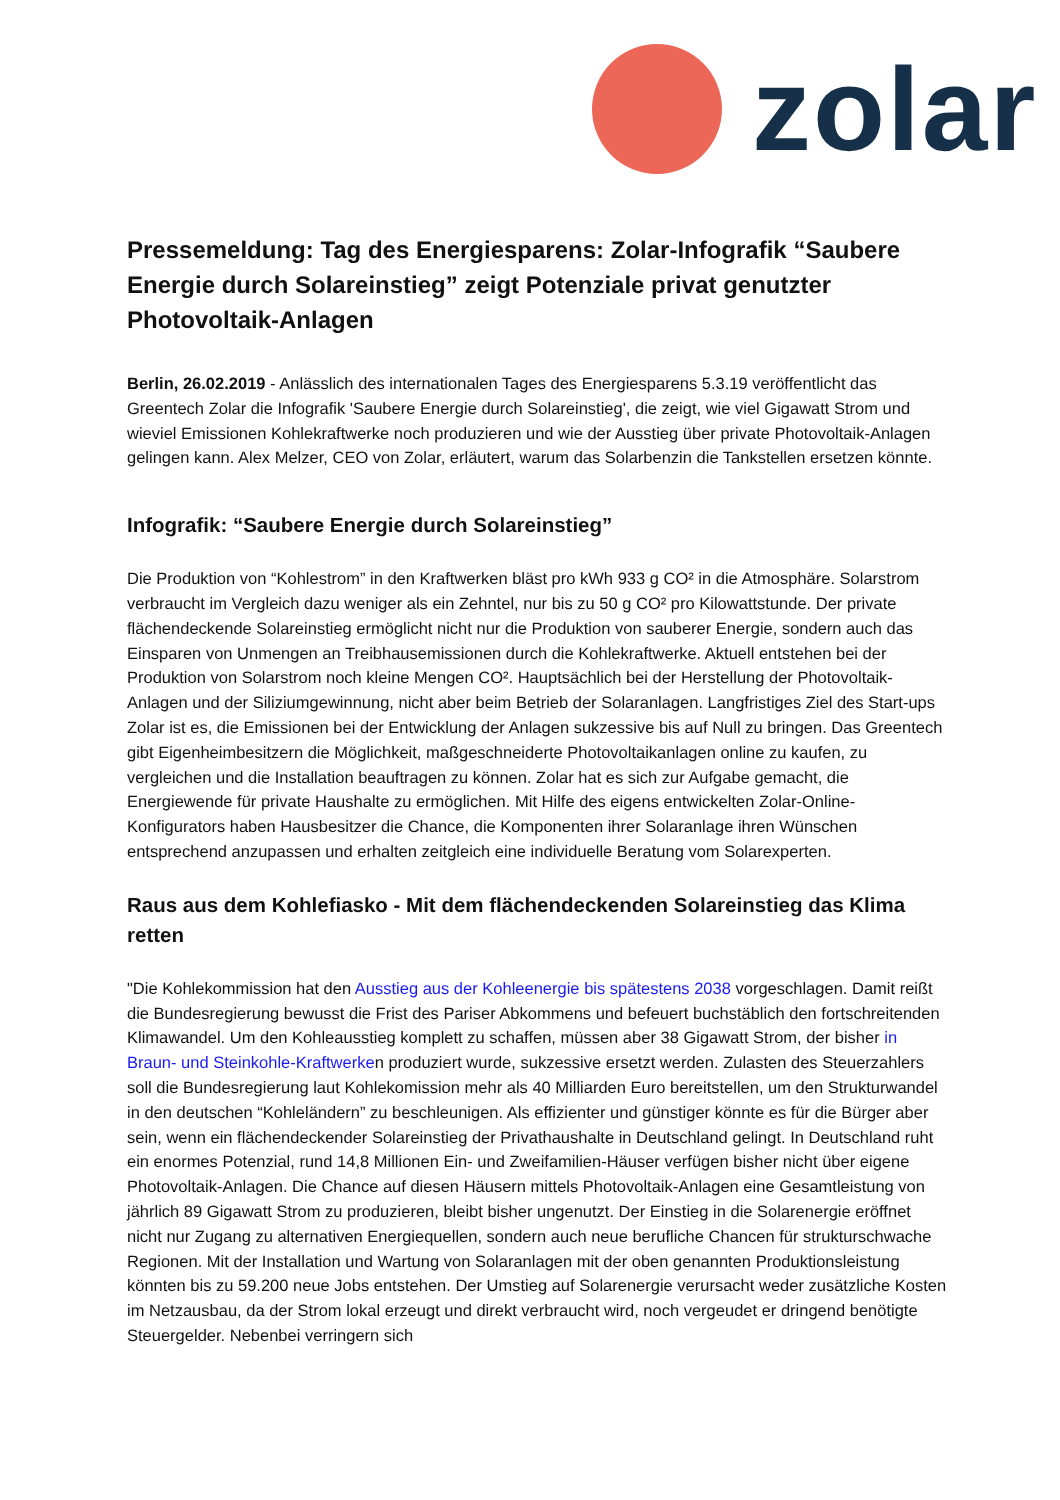zolar
Pressemeldung: Tag des Energiesparens: Zolar-Infografik “Saubere Energie durch Solareinstieg” zeigt Potenziale privat genutzter Photovoltaik-Anlagen
Berlin, 26.02.2019 - Anlässlich des internationalen Tages des Energiesparens 5.3.19 veröffentlicht das Greentech Zolar die Infografik 'Saubere Energie durch Solareinstieg', die zeigt, wie viel Gigawatt Strom und wieviel Emissionen Kohlekraftwerke noch produzieren und wie der Ausstieg über private Photovoltaik-Anlagen gelingen kann. Alex Melzer, CEO von Zolar, erläutert, warum das Solarbenzin die Tankstellen ersetzen könnte.
Infografik: “Saubere Energie durch Solareinstieg”
Die Produktion von “Kohlestrom” in den Kraftwerken bläst pro kWh 933 g CO² in die Atmosphäre. Solarstrom verbraucht im Vergleich dazu weniger als ein Zehntel, nur bis zu 50 g CO² pro Kilowattstunde. Der private flächendeckende Solareinstieg ermöglicht nicht nur die Produktion von sauberer Energie, sondern auch das Einsparen von Unmengen an Treibhausemissionen durch die Kohlekraftwerke. Aktuell entstehen bei der Produktion von Solarstrom noch kleine Mengen CO². Hauptsächlich bei der Herstellung der Photovoltaik-Anlagen und der Siliziumgewinnung, nicht aber beim Betrieb der Solaranlagen. Langfristiges Ziel des Start-ups Zolar ist es, die Emissionen bei der Entwicklung der Anlagen sukzessive bis auf Null zu bringen. Das Greentech gibt Eigenheimbesitzern die Möglichkeit, maßgeschneiderte Photovoltaikanlagen online zu kaufen, zu vergleichen und die Installation beauftragen zu können. Zolar hat es sich zur Aufgabe gemacht, die Energiewende für private Haushalte zu ermöglichen. Mit Hilfe des eigens entwickelten Zolar-Online-Konfigurators haben Hausbesitzer die Chance, die Komponenten ihrer Solaranlage ihren Wünschen entsprechend anzupassen und erhalten zeitgleich eine individuelle Beratung vom Solarexperten.
Raus aus dem Kohlefiasko - Mit dem flächendeckenden Solareinstieg das Klima retten
"Die Kohlekommission hat den Ausstieg aus der Kohleenergie bis spätestens 2038 vorgeschlagen. Damit reißt die Bundesregierung bewusst die Frist des Pariser Abkommens und befeuert buchstäblich den fortschreitenden Klimawandel. Um den Kohleausstieg komplett zu schaffen, müssen aber 38 Gigawatt Strom, der bisher in Braun- und Steinkohle-Kraftwerken produziert wurde, sukzessive ersetzt werden. Zulasten des Steuerzahlers soll die Bundesregierung laut Kohlekomission mehr als 40 Milliarden Euro bereitstellen, um den Strukturwandel in den deutschen “Kohleländern” zu beschleunigen. Als effizienter und günstiger könnte es für die Bürger aber sein, wenn ein flächendeckender Solareinstieg der Privathaushalte in Deutschland gelingt. In Deutschland ruht ein enormes Potenzial, rund 14,8 Millionen Ein- und Zweifamilien-Häuser verfügen bisher nicht über eigene Photovoltaik-Anlagen. Die Chance auf diesen Häusern mittels Photovoltaik-Anlagen eine Gesamtleistung von jährlich 89 Gigawatt Strom zu produzieren, bleibt bisher ungenutzt. Der Einstieg in die Solarenergie eröffnet nicht nur Zugang zu alternativen Energiequellen, sondern auch neue berufliche Chancen für strukturschwache Regionen. Mit der Installation und Wartung von Solaranlagen mit der oben genannten Produktionsleistung könnten bis zu 59.200 neue Jobs entstehen. Der Umstieg auf Solarenergie verursacht weder zusätzliche Kosten im Netzausbau, da der Strom lokal erzeugt und direkt verbraucht wird, noch vergeudet er dringend benötigte Steuergelder. Nebenbei verringern sich